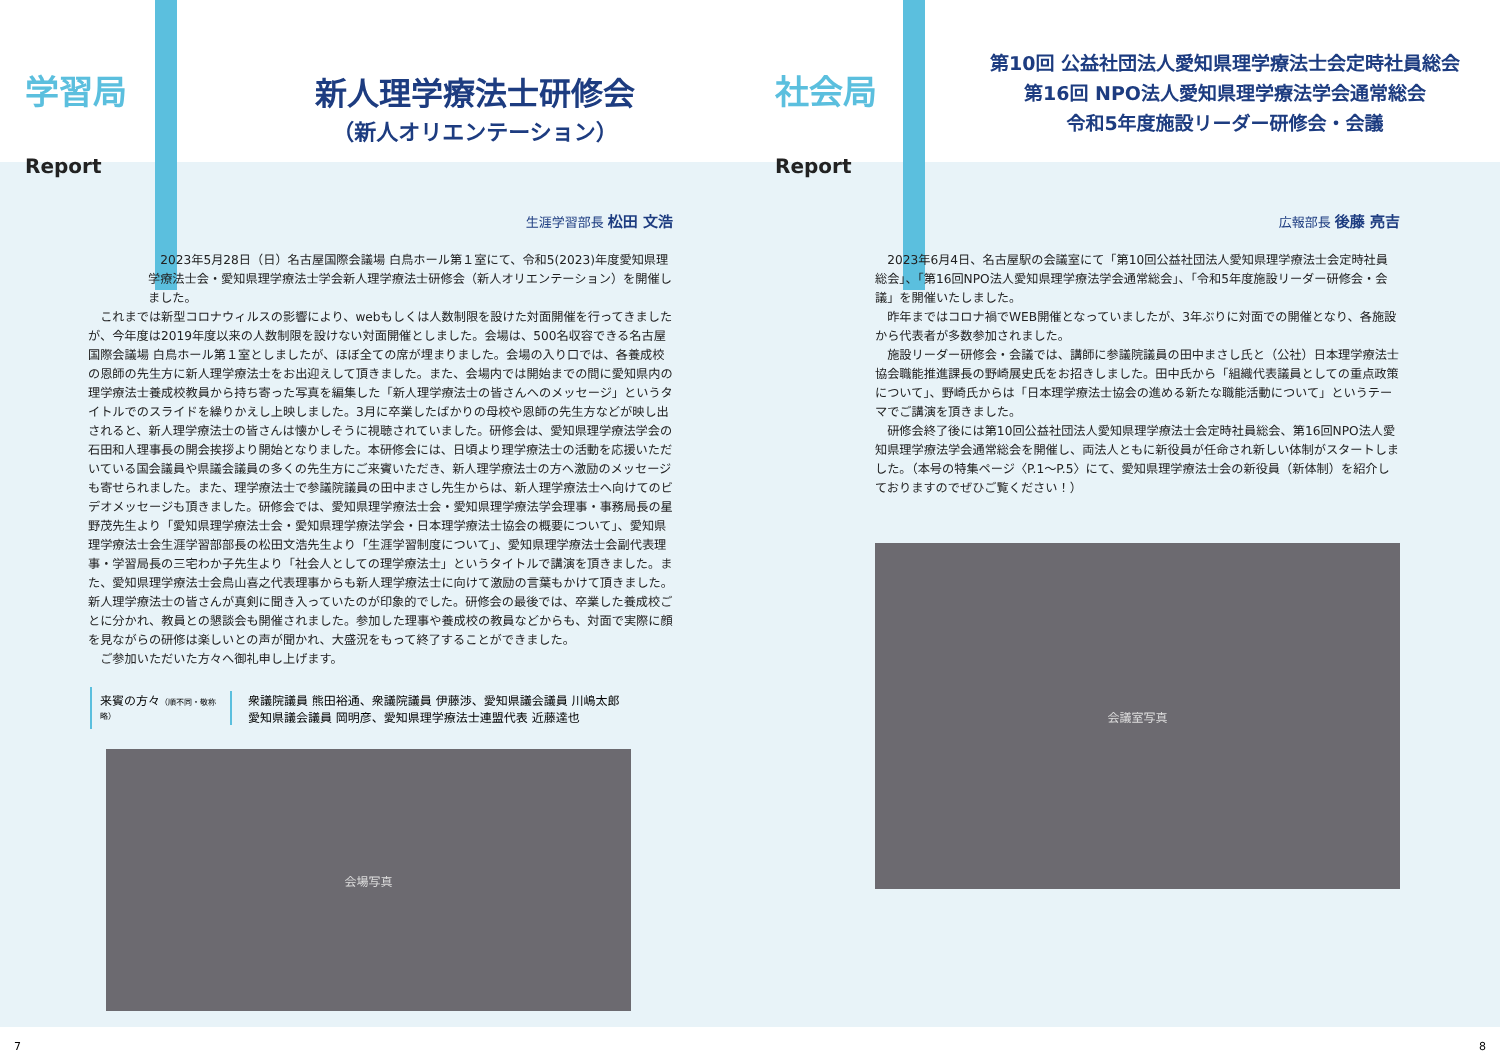学習局
Report
新人理学療法士研修会
（新人オリエンテーション）
生涯学習部長 松田 文浩
2023年5月28日（日）名古屋国際会議場 白鳥ホール第１室にて、令和5(2023)年度愛知県理学療法士会・愛知県理学療法士学会新人理学療法士研修会（新人オリエンテーション）を開催しました。
これまでは新型コロナウィルスの影響により、webもしくは人数制限を設けた対面開催を行ってきましたが、今年度は2019年度以来の人数制限を設けない対面開催としました。会場は、500名収容できる名古屋国際会議場 白鳥ホール第１室としましたが、ほぼ全ての席が埋まりました。会場の入り口では、各養成校の恩師の先生方に新人理学療法士をお出迎えして頂きました。また、会場内では開始までの間に愛知県内の理学療法士養成校教員から持ち寄った写真を編集した「新人理学療法士の皆さんへのメッセージ」というタイトルでのスライドを繰りかえし上映しました。3月に卒業したばかりの母校や恩師の先生方などが映し出されると、新人理学療法士の皆さんは懐かしそうに視聴されていました。研修会は、愛知県理学療法学会の石田和人理事長の開会挨拶より開始となりました。本研修会には、日頃より理学療法士の活動を応援いただいている国会議員や県議会議員の多くの先生方にご来賓いただき、新人理学療法士の方へ激励のメッセージも寄せられました。また、理学療法士で参議院議員の田中まさし先生からは、新人理学療法士へ向けてのビデオメッセージも頂きました。研修会では、愛知県理学療法士会・愛知県理学療法学会理事・事務局長の星野茂先生より「愛知県理学療法士会・愛知県理学療法学会・日本理学療法士協会の概要について」、愛知県理学療法士会生涯学習部部長の松田文浩先生より「生涯学習制度について」、愛知県理学療法士会副代表理事・学習局長の三宅わか子先生より「社会人としての理学療法士」というタイトルで講演を頂きました。また、愛知県理学療法士会鳥山喜之代表理事からも新人理学療法士に向けて激励の言葉もかけて頂きました。新人理学療法士の皆さんが真剣に聞き入っていたのが印象的でした。研修会の最後では、卒業した養成校ごとに分かれ、教員との懇談会も開催されました。参加した理事や養成校の教員などからも、対面で実際に顔を見ながらの研修は楽しいとの声が聞かれ、大盛況をもって終了することができました。
ご参加いただいた方々へ御礼申し上げます。
来賓の方々（順不同・敬称略）
衆議院議員 熊田裕通、衆議院議員 伊藤渉、愛知県議会議員 川嶋太郎
愛知県議会議員 岡明彦、愛知県理学療法士連盟代表 近藤達也
会場写真
7
社会局
Report
第10回 公益社団法人愛知県理学療法士会定時社員総会
第16回 NPO法人愛知県理学療法学会通常総会
令和5年度施設リーダー研修会・会議
広報部長 後藤 亮吉
2023年6月4日、名古屋駅の会議室にて「第10回公益社団法人愛知県理学療法士会定時社員総会」、「第16回NPO法人愛知県理学療法学会通常総会」、「令和5年度施設リーダー研修会・会議」を開催いたしました。
昨年まではコロナ禍でWEB開催となっていましたが、3年ぶりに対面での開催となり、各施設から代表者が多数参加されました。
施設リーダー研修会・会議では、講師に参議院議員の田中まさし氏と（公社）日本理学療法士協会職能推進課長の野崎展史氏をお招きしました。田中氏から「組織代表議員としての重点政策について」、野崎氏からは「日本理学療法士協会の進める新たな職能活動について」というテーマでご講演を頂きました。
研修会終了後には第10回公益社団法人愛知県理学療法士会定時社員総会、第16回NPO法人愛知県理学療法学会通常総会を開催し、両法人ともに新役員が任命され新しい体制がスタートしました。（本号の特集ページ〈P.1～P.5〉にて、愛知県理学療法士会の新役員（新体制）を紹介しておりますのでぜひご覧ください！）
会議室写真
8